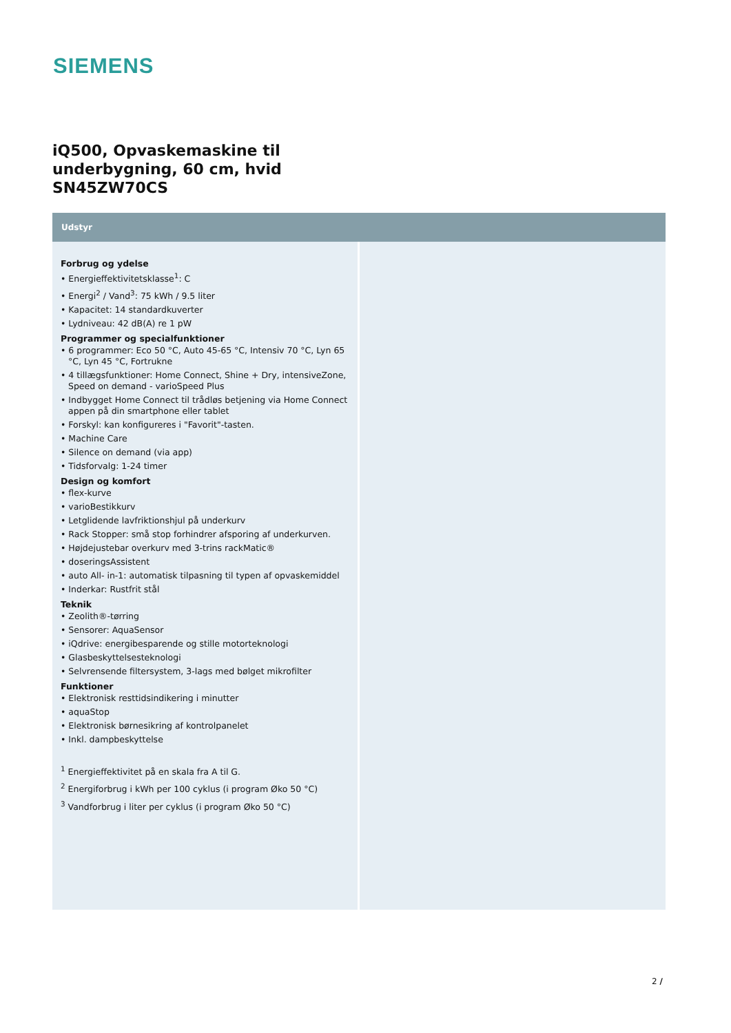SIEMENS
iQ500, Opvaskemaskine til underbygning, 60 cm, hvid SN45ZW70CS
Udstyr
Forbrug og ydelse
• Energieffektivitetsklasse<sup>1</sup>: C
• Energi<sup>2</sup> / Vand<sup>3</sup>: 75 kWh / 9.5 liter
• Kapacitet: 14 standardkuverter
• Lydniveau: 42 dB(A) re 1 pW
Programmer og specialfunktioner
• 6 programmer: Eco 50 °C, Auto 45-65 °C, Intensiv 70 °C, Lyn 65 °C, Lyn 45 °C, Fortrukne
• 4 tillægsfunktioner: Home Connect, Shine + Dry, intensiveZone, Speed on demand - varioSpeed Plus
• Indbygget Home Connect til trådløs betjening via Home Connect appen på din smartphone eller tablet
• Forskyl: kan konfigureres i "Favorit"-tasten.
• Machine Care
• Silence on demand (via app)
• Tidsforvalg: 1-24 timer
Design og komfort
• flex-kurve
• varioBestikkurv
• Letglidende lavfriktionshjul på underkurv
• Rack Stopper: små stop forhindrer afsporing af underkurven.
• Højdejustebar overkurv med 3-trins rackMatic®
• doseringsAssistent
• auto All- in-1: automatisk tilpasning til typen af opvaskemiddel
• Inderkar: Rustfrit stål
Teknik
• Zeolith®-tørring
• Sensorer: AquaSensor
• iQdrive: energibesparende og stille motorteknologi
• Glasbeskyttelsesteknologi
• Selvrensende filtersystem, 3-lags med bølget mikrofilter
Funktioner
• Elektronisk resttidsindikering i minutter
• aquaStop
• Elektronisk børnesikring af kontrolpanelet
• Inkl. dampbeskyttelse
<sup>1</sup> Energieffektivitet på en skala fra A til G.
<sup>2</sup> Energiforbrug i kWh per 100 cyklus (i program Øko 50 °C)
<sup>3</sup> Vandforbrug i liter per cyklus (i program Øko 50 °C)
2 /